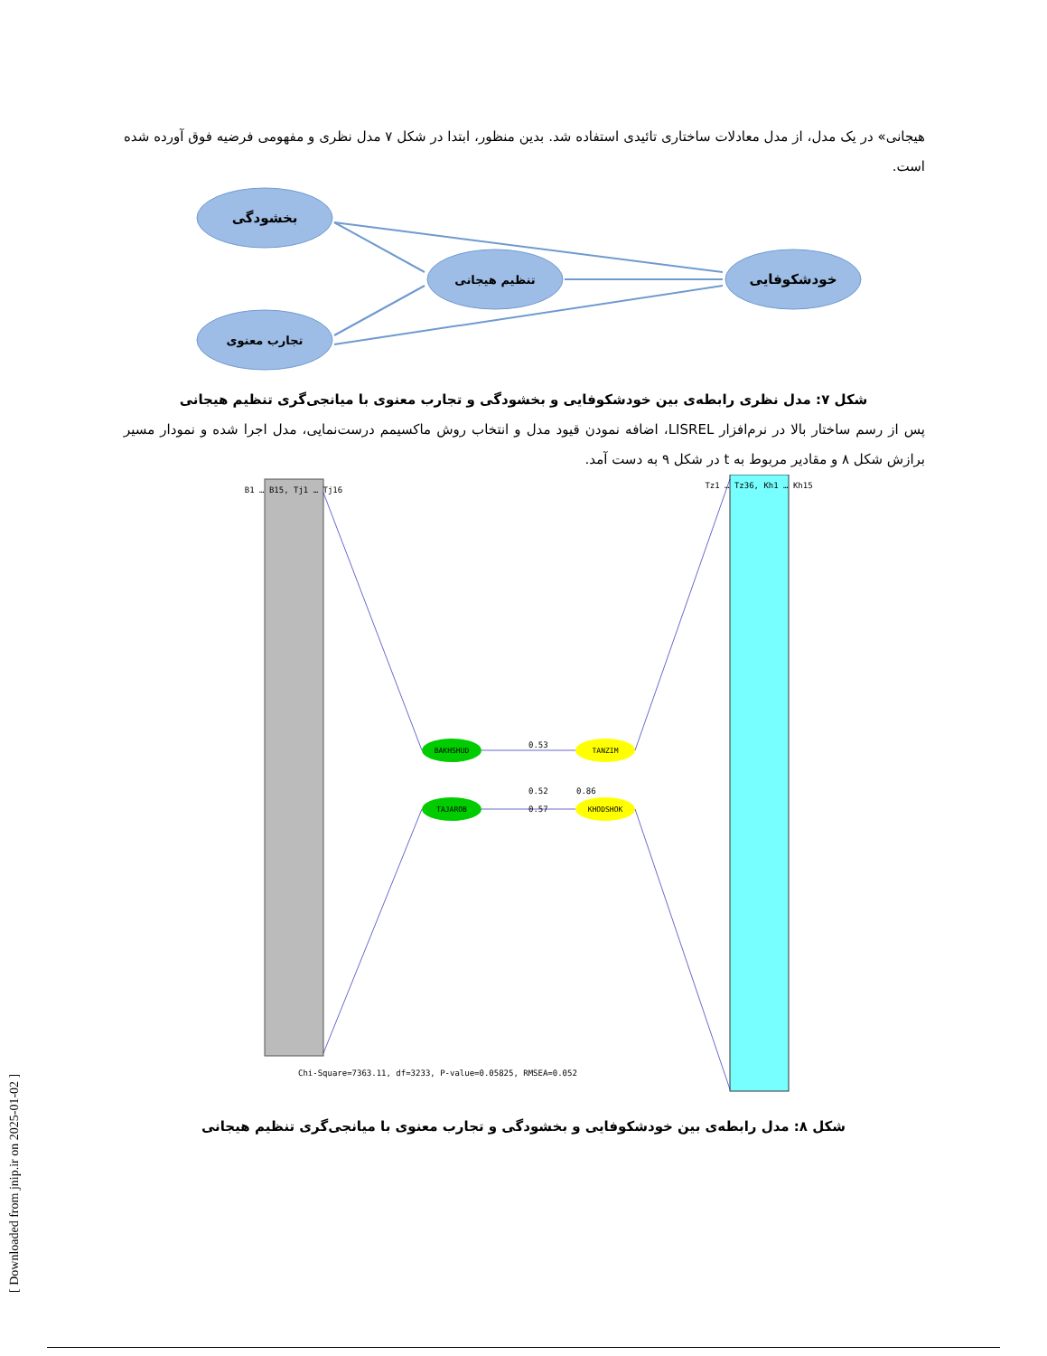هیجانی» در یک مدل، از مدل معادلات ساختاری تائیدی استفاده شد. بدین منظور، ابتدا در شکل ۷ مدل نظری و مفهومی فرضیه فوق آورده شده است.
بخشودگی
تجارب معنوی
تنظیم هیجانی
خودشکوفایی
شکل ۷: مدل نظری رابطه‌ی بین خودشکوفایی و بخشودگی و تجارب معنوی با میانجی‌گری تنظیم هیجانی
پس از رسم ساختار بالا در نرم‌افزار LISREL، اضافه نمودن قیود مدل و انتخاب روش ماکسیمم درست‌نمایی، مدل اجرا شده و نمودار مسیر برازش شکل ۸ و مقادیر مربوط به t در شکل ۹ به دست آمد.
BAKHSHUD
TAJAROB
TANZIM
KHODSHOK
0.53
0.52
0.86
0.57
B1 … B15, Tj1 … Tj16
Tz1 … Tz36, Kh1 … Kh15
Chi-Square=7363.11, df=3233, P-value=0.05825, RMSEA=0.052
شکل ۸: مدل رابطه‌ی بین خودشکوفایی و بخشودگی و تجارب معنوی با میانجی‌گری تنظیم هیجانی
[ Downloaded from jnip.ir on 2025-01-02 ]